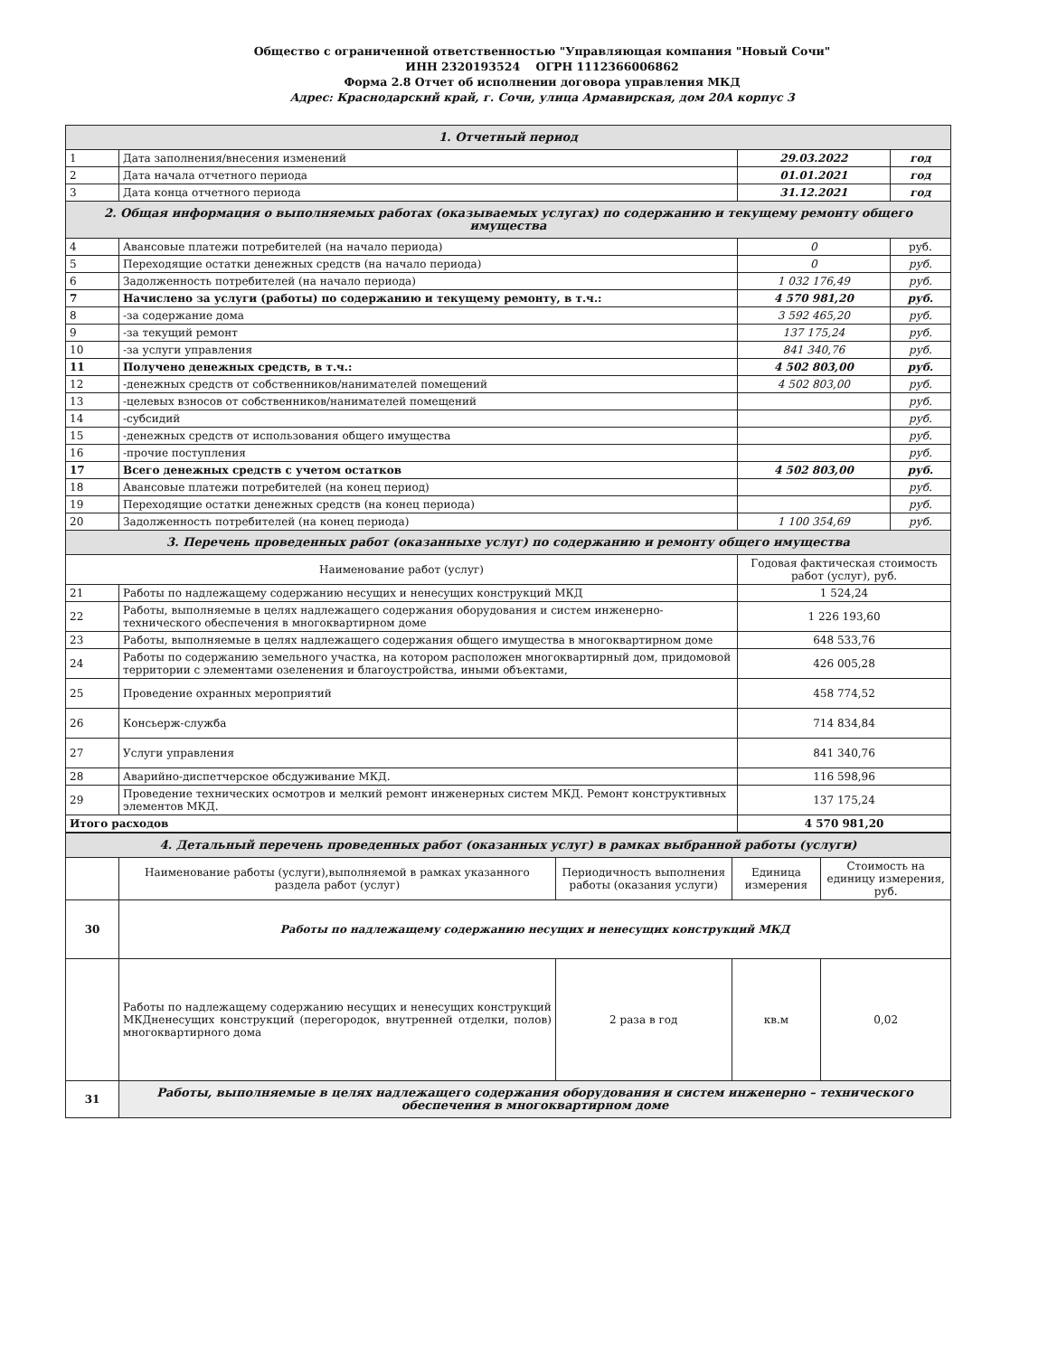Общество с ограниченной ответственностью "Управляющая компания "Новый Сочи"
ИНН 2320193524 ОГРН 1112366006862
Форма 2.8 Отчет об исполнении договора управления МКД
Адрес: Краснодарский край, г. Сочи, улица Армавирская, дом 20А корпус 3
| 1. Отчетный период | | | |
| 1 | Дата заполнения/внесения изменений | 29.03.2022 | год |
| 2 | Дата начала отчетного периода | 01.01.2021 | год |
| 3 | Дата конца отчетного периода | 31.12.2021 | год |
| 2. Общая информация о выполняемых работах (оказываемых услугах) по содержанию и текущему ремонту общего имущества | | | |
| 4 | Авансовые платежи потребителей (на начало периода) | 0 | руб. |
| 5 | Переходящие остатки денежных средств (на начало периода) | 0 | руб. |
| 6 | Задолженность потребителей (на начало периода) | 1 032 176,49 | руб. |
| 7 | Начислено за услуги (работы) по содержанию и текущему ремонту, в т.ч.: | 4 570 981,20 | руб. |
| 8 | -за содержание дома | 3 592 465,20 | руб. |
| 9 | -за текущий ремонт | 137 175,24 | руб. |
| 10 | -за услуги управления | 841 340,76 | руб. |
| 11 | Получено денежных средств, в т.ч.: | 4 502 803,00 | руб. |
| 12 | -денежных средств от собственников/нанимателей помещений | 4 502 803,00 | руб. |
| 13 | -целевых взносов от собственников/нанимателей помещений | | руб. |
| 14 | -субсидий | | руб. |
| 15 | -денежных средств от использования общего имущества | | руб. |
| 16 | -прочие поступления | | руб. |
| 17 | Всего денежных средств с учетом остатков | 4 502 803,00 | руб. |
| 18 | Авансовые платежи потребителей (на конец период) | | руб. |
| 19 | Переходящие остатки денежных средств (на конец периода) | | руб. |
| 20 | Задолженность потребителей (на конец периода) | 1 100 354,69 | руб. |
| 3. Перечень проведенных работ (оказанныхе услуг) по содержанию и ремонту общего имущества | | | |
| Наименование работ (услуг) | | Годовая фактическая стоимость работ (услуг), руб. | |
| 21 | Работы по надлежащему содержанию несущих и ненесущих конструкций МКД | 1 524,24 | |
| 22 | Работы, выполняемые в целях надлежащего содержания оборудования и систем инженерно-технического обеспечения в многоквартирном доме | 1 226 193,60 | |
| 23 | Работы, выполняемые в целях надлежащего содержания общего имущества в многоквартирном доме | 648 533,76 | |
| 24 | Работы по содержанию земельного участка, на котором расположен многоквартирный дом, придомовой территории с элементами озеленения и благоустройства, иными объектами, | 426 005,28 | |
| 25 | Проведение охранных мероприятий | 458 774,52 | |
| 26 | Консьерж-служба | 714 834,84 | |
| 27 | Услуги управления | 841 340,76 | |
| 28 | Аварийно-диспетчерское обсдуживание МКД. | 116 598,96 | |
| 29 | Проведение технических осмотров и мелкий ремонт инженерных систем МКД. Ремонт конструктивных элементов МКД. | 137 175,24 | |
| Итого расходов | | 4 570 981,20 | |
| 4. Детальный перечень проведенных работ (оказанных услуг) в рамках выбранной работы (услуги) | | | | |
| | Наименование работы (услуги),выполняемой в рамках указанного раздела работ (услуг) | Периодичность выполнения работы (оказания услуги) | Единица измерения | Стоимость на единицу измерения, руб. |
| 30 | Работы по надлежащему содержанию несущих и ненесущих конструкций МКД | | | |
| | Работы по надлежащему содержанию несущих и ненесущих конструкций МКДненесущих конструкций (перегородок, внутренней отделки, полов) многоквартирного дома | 2 раза в год | кв.м | 0,02 |
| 31 | Работы, выполняемые в целях надлежащего содержания оборудования и систем инженерно – технического обеспечения в многоквартирном доме | | | |